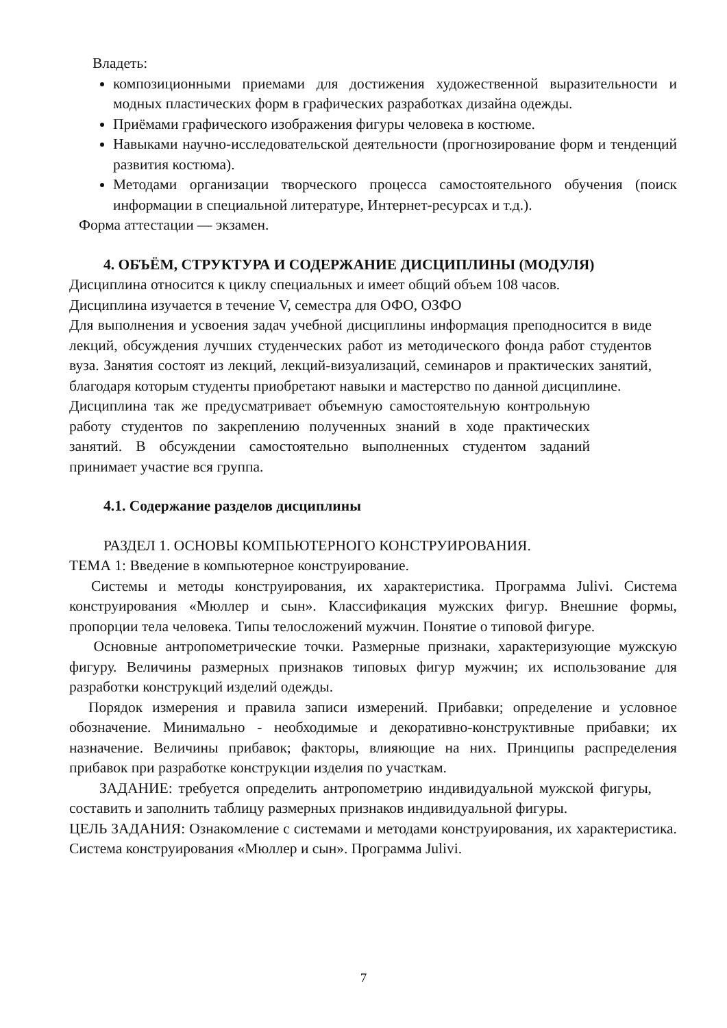Владеть:
композиционными приемами для достижения художественной выразительности и модных пластических форм в графических разработках дизайна одежды.
Приёмами графического изображения фигуры человека в костюме.
Навыками научно-исследовательской деятельности (прогнозирование форм и тенденций развития костюма).
Методами организации творческого процесса самостоятельного обучения (поиск информации в специальной литературе, Интернет-ресурсах и т.д.).
Форма аттестации — экзамен.
4. ОБЪЁМ, СТРУКТУРА И СОДЕРЖАНИЕ ДИСЦИПЛИНЫ (МОДУЛЯ)
Дисциплина относится к циклу специальных и имеет общий объем 108 часов.
Дисциплина изучается в течение V, семестра для ОФО, ОЗФО
Для выполнения и усвоения задач учебной дисциплины информация преподносится в виде лекций, обсуждения лучших студенческих работ из методического фонда работ студентов вуза. Занятия состоят из лекций, лекций-визуализаций, семинаров и практических занятий, благодаря которым студенты приобретают навыки и мастерство по данной дисциплине.
Дисциплина так же предусматривает объемную самостоятельную контрольную работу студентов по закреплению полученных знаний в ходе практических занятий. В обсуждении самостоятельно выполненных студентом заданий принимает участие вся группа.
4.1. Содержание разделов дисциплины
РАЗДЕЛ 1. ОСНОВЫ КОМПЬЮТЕРНОГО КОНСТРУИРОВАНИЯ.
ТЕМА 1: Введение в компьютерное конструирование.
Системы и методы конструирования, их характеристика. Программа Julivi. Система конструирования «Мюллер и сын». Классификация мужских фигур. Внешние формы, пропорции тела человека. Типы телосложений мужчин. Понятие о типовой фигуре.
Основные антропометрические точки. Размерные признаки, характеризующие мужскую фигуру. Величины размерных признаков типовых фигур мужчин; их использование для разработки конструкций изделий одежды.
Порядок измерения и правила записи измерений. Прибавки; определение и условное обозначение. Минимально - необходимые и декоративно-конструктивные прибавки; их назначение. Величины прибавок; факторы, влияющие на них. Принципы распределения прибавок при разработке конструкции изделия по участкам.
ЗАДАНИЕ: требуется определить антропометрию индивидуальной мужской фигуры, составить и заполнить таблицу размерных признаков индивидуальной фигуры.
ЦЕЛЬ ЗАДАНИЯ: Ознакомление с системами и методами конструирования, их характеристика. Система конструирования «Мюллер и сын». Программа Julivi.
7